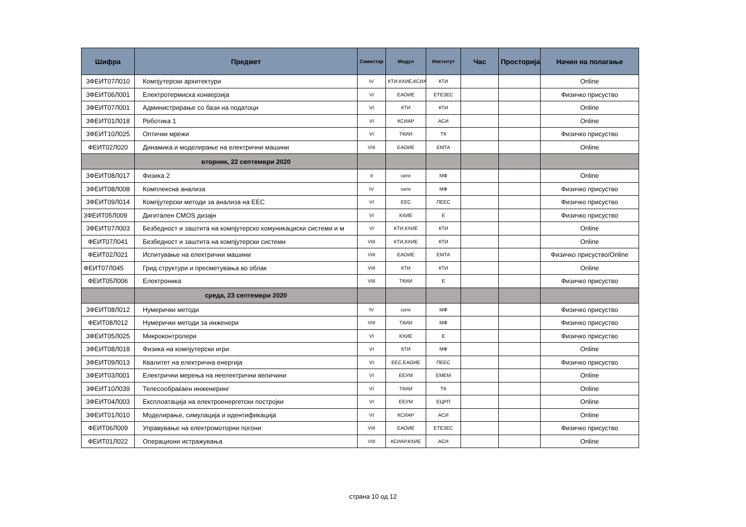| Шифра | Предмет | Семестар | Модул | Институт | Час | Просторија | Начин на полагање |
| --- | --- | --- | --- | --- | --- | --- | --- |
| 3ФЕИТ07Л010 | Компјутерски архитектури | IV | КТИ,КХИЕ,КСИАР | КТИ | | | Online |
| 3ФЕИТ06Л001 | Електротермиска конверзија | VI | ЕАОИЕ | ЕТЕЗЕС | | | Физичко присуство |
| 3ФЕИТ07Л001 | Администрирање со бази на податоци | VI | КТИ | КТИ | | | Online |
| 3ФЕИТ01Л018 | Роботика 1 | VI | КСИАР | АСИ | | | Online |
| 3ФЕИТ10Л025 | Оптички мрежи | VI | ТКИИ | ТК | | | Физичко присуство |
| ФЕИТ02Л020 | Динамика и моделирање на електрични машини | VIII | ЕАОИЕ | ЕМТА | | | Online |
| | вторник, 22 септември 2020 | | | | | | |
| 3ФЕИТ08Л017 | Физика 2 | II | сите | МФ | | | Online |
| 3ФЕИТ08Л008 | Комплексна анализа | IV | сите | МФ | | | Физичко присуство |
| 3ФЕИТ09Л014 | Компјутерски методи за анализа на ЕЕС | VI | ЕЕС | ПЕЕС | | | Физичко присуство |
| 3ФЕИТ05Л009 | Дигитален CMOS дизајн | VI | КХИЕ | Е | | | Физичко присуство |
| 3ФЕИТ07Л003 | Безбедност и заштита на компјутерско комуникациски системи и м | VI | КТИ,КХИЕ | КТИ | | | Online |
| ФЕИТ07Л041 | Безбедност и заштита на компјутерски системи | VIII | КТИ,КХИЕ | КТИ | | | Online |
| ФЕИТ02Л021 | Испитување на електрични машини | VIII | ЕАОИЕ | ЕМТА | | | Физичко присуство/Online |
| ФЕИТ07Л045 | Грид структури и пресметувања во облак | VIII | КТИ | КТИ | | | Online |
| ФЕИТ05Л006 | Електроника | VIII | ТКИИ | Е | | | Физичко присуство |
| | среда, 23 септември 2020 | | | | | | |
| 3ФЕИТ08Л012 | Нумерички методи | IV | сите | МФ | | | Физичко присуство |
| ФЕИТ08Л012 | Нумерички методи за инженери | VIII | ТКИИ | МФ | | | Физичко присуство |
| 3ФЕИТ05Л025 | Микроконтролери | VI | КХИЕ | Е | | | Физичко присуство |
| 3ФЕИТ08Л018 | Физика на компјутерски игри | VI | КТИ | МФ | | | Online |
| 3ФЕИТ09Л013 | Квалитет на електрична енергија | VI | ЕЕС,ЕАОИЕ | ПЕЕС | | | Физичко присуство |
| 3ФЕИТ03Л001 | Електрични мерења на неелектрични величини | VI | ЕЕУМ | ЕМЕМ | | | Online |
| 3ФЕИТ10Л039 | Телесообраќаен инженеринг | VI | ТКИИ | ТК | | | Online |
| 3ФЕИТ04Л003 | Експлоатација на електроенергетски постројки | VI | ЕЕУМ | ЕЦРП | | | Online |
| 3ФЕИТ01Л010 | Моделирање, симулација и идентификација | VI | КСИАР | АСИ | | | Online |
| ФЕИТ06Л009 | Управување на електромоторни погони | VIII | ЕАОИЕ | ЕТЕЗЕС | | | Физичко присуство |
| ФЕИТ01Л022 | Операциони истражувања | VIII | КСИАР,КХИЕ | АСИ | | | Online |
страна 10 од 12